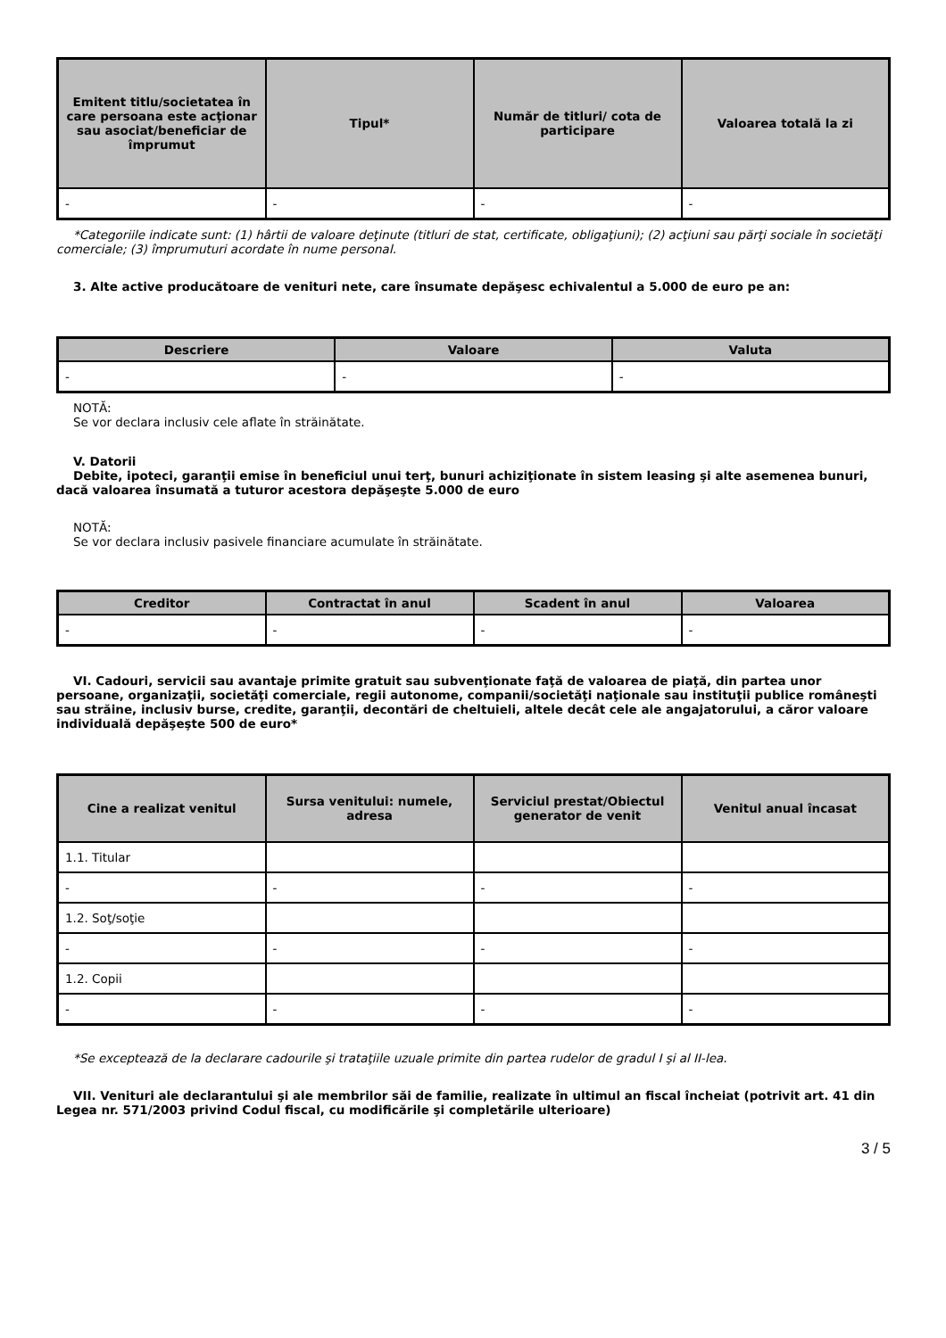| Emitent titlu/societatea în care persoana este acţionar sau asociat/beneficiar de împrumut | Tipul* | Număr de titluri/ cota de participare | Valoarea totală la zi |
| --- | --- | --- | --- |
| - | - | - | - |
*Categoriile indicate sunt: (1) hârtii de valoare deţinute (titluri de stat, certificate, obligaţiuni); (2) acţiuni sau părţi sociale în societăţi comerciale; (3) împrumuturi acordate în nume personal.
3. Alte active producătoare de venituri nete, care însumate depăşesc echivalentul a 5.000 de euro pe an:
| Descriere | Valoare | Valuta |
| --- | --- | --- |
| - | - | - |
NOTĂ:
Se vor declara inclusiv cele aflate în străinătate.
V. Datorii
Debite, ipoteci, garanţii emise în beneficiul unui terţ, bunuri achiziţionate în sistem leasing şi alte asemenea bunuri, dacă valoarea însumată a tuturor acestora depăşeşte 5.000 de euro
NOTĂ:
Se vor declara inclusiv pasivele financiare acumulate în străinătate.
| Creditor | Contractat în anul | Scadent în anul | Valoarea |
| --- | --- | --- | --- |
| - | - | - | - |
VI. Cadouri, servicii sau avantaje primite gratuit sau subvenţionate faţă de valoarea de piaţă, din partea unor persoane, organizaţii, societăţi comerciale, regii autonome, companii/societăţi naţionale sau instituţii publice româneşti sau străine, inclusiv burse, credite, garanţii, decontări de cheltuieli, altele decât cele ale angajatorului, a căror valoare individuală depăşeşte 500 de euro*
| Cine a realizat venitul | Sursa venitului: numele, adresa | Serviciul prestat/Obiectul generator de venit | Venitul anual încasat |
| --- | --- | --- | --- |
| 1.1. Titular | | | |
| - | - | - | - |
| 1.2. Soţ/soţie | | | |
| - | - | - | - |
| 1.2. Copii | | | |
| - | - | - | - |
*Se exceptează de la declarare cadourile şi trataţiile uzuale primite din partea rudelor de gradul I şi al II-lea.
VII. Venituri ale declarantului şi ale membrilor săi de familie, realizate în ultimul an fiscal încheiat (potrivit art. 41 din Legea nr. 571/2003 privind Codul fiscal, cu modificările şi completările ulterioare)
3 / 5